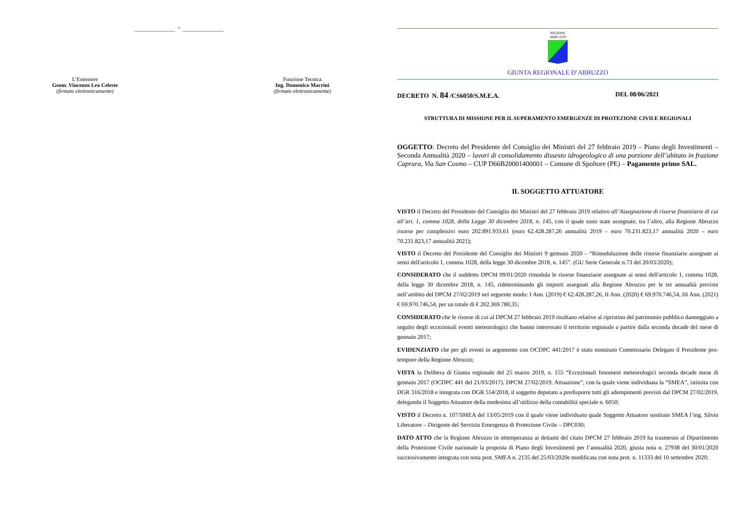_______________ ° _______________
L’Estensore
Geom. Vincenzo Leo Celeste
(firmato elettronicamente)
Funzione Tecnica
Ing. Domenico Macrini
(firmato elettronicamente)
REGIONE
ABRUZZO
GIUNTA REGIONALE D’ABRUZZO
DECRETO N. 84 /CS6050/S.M.E.A. DEL 08/06/2021
STRUTTURA DI MISSIONE PER IL SUPERAMENTO EMERGENZE DI PROTEZIONE CIVILE REGIONALI
OGGETTO: Decreto del Presidente del Consiglio dei Ministri del 27 febbraio 2019 – Piano degli Investimenti – Seconda Annualità 2020 – lavori di consolidamento dissesto idrogeologico di una porzione dell’abitato in frazione Caprara, Via San Cosmo – CUP D66B20001400001 – Comune di Spoltore (PE) – Pagamento primo SAL.
IL SOGGETTO ATTUATORE
VISTO il Decreto del Presidente del Consiglio dei Ministri del 27 febbraio 2019 relativo all’Assegnazione di risorse finanziarie di cui all’art. 1, comma 1028, della Legge 30 dicembre 2018, n. 145, con il quale sono state assegnate, tra l’altro, alla Regione Abruzzo risorse per complessivi euro 202.891.933,61 (euro 62.428.287,26 annualità 2019 – euro 70.231.823,17 annualità 2020 – euro 70.231.823,17 annualità 2021);
VISTO il Decreto del Presidente del Consiglio dei Ministri 9 gennaio 2020 – “Rimodulazione delle risorse finanziarie assegnate ai sensi dell'articolo 1, comma 1028, della legge 30 dicembre 2018, n. 145”. (GU Serie Generale n.73 del 20/03/2020);
CONSIDERATO che il suddetto DPCM 09/01/2020 rimodula le risorse finanziarie assegnate ai sensi dell'articolo 1, comma 1028, della legge 30 dicembre 2018, n. 145, rideterminando gli importi assegnati alla Regione Abruzzo per le tre annualità previste nell’ambito del DPCM 27/02/2019 nel seguente modo: I Ann. (2019) € 62.428.287,26, II Ann. (2020) € 69.970.746,54, III Ann. (2021) € 69.970.746,54, per un totale di € 202.369.780,35;
CONSIDERATO che le risorse di cui al DPCM 27 febbraio 2019 risultano relative al ripristino del patrimonio pubblico danneggiato a seguito degli eccezionali eventi meteorologici che hanno interessato il territorio regionale a partire dalla seconda decade del mese di gennaio 2017;
EVIDENZIATO che per gli eventi in argomento con OCDPC 441/2017 è stato nominato Commissario Delegato il Presidente pro-tempore della Regione Abruzzo;
VISTA la Delibera di Giunta regionale del 25 marzo 2019, n. 155 “Eccezionali fenomeni meteorologici seconda decade mese di gennaio 2017 (OCDPC 441 del 21/03/2017). DPCM 27/02/2019. Attuazione”, con la quale viene individuata la “SMEA”, istituita con DGR 316/2018 e integrata con DGR 554/2018, il soggetto deputato a predisporre tutti gli adempimenti previsti dal DPCM 27/02/2019, delegando il Soggetto Attuatore della medesima all’utilizzo della contabilità speciale n. 6050;
VISTO il Decreto n. 107/SMEA del 13/05/2019 con il quale viene individuato quale Soggetto Attuatore sostituto SMEA l’ing. Silvio Liberatore – Dirigente del Servizio Emergenza di Protezione Civile – DPC030;
DATO ATTO che la Regione Abruzzo in ottemperanza ai dettami del citato DPCM 27 febbraio 2019 ha trasmesso al Dipartimento della Protezione Civile nazionale la proposta di Piano degli Investimenti per l’annualità 2020, giusta nota n. 27938 del 30/01/2020 successivamente integrata con nota prot. SMEA n. 2135 del 25/03/2020e modificata con nota prot. n. 11333 del 10 settembre 2020;